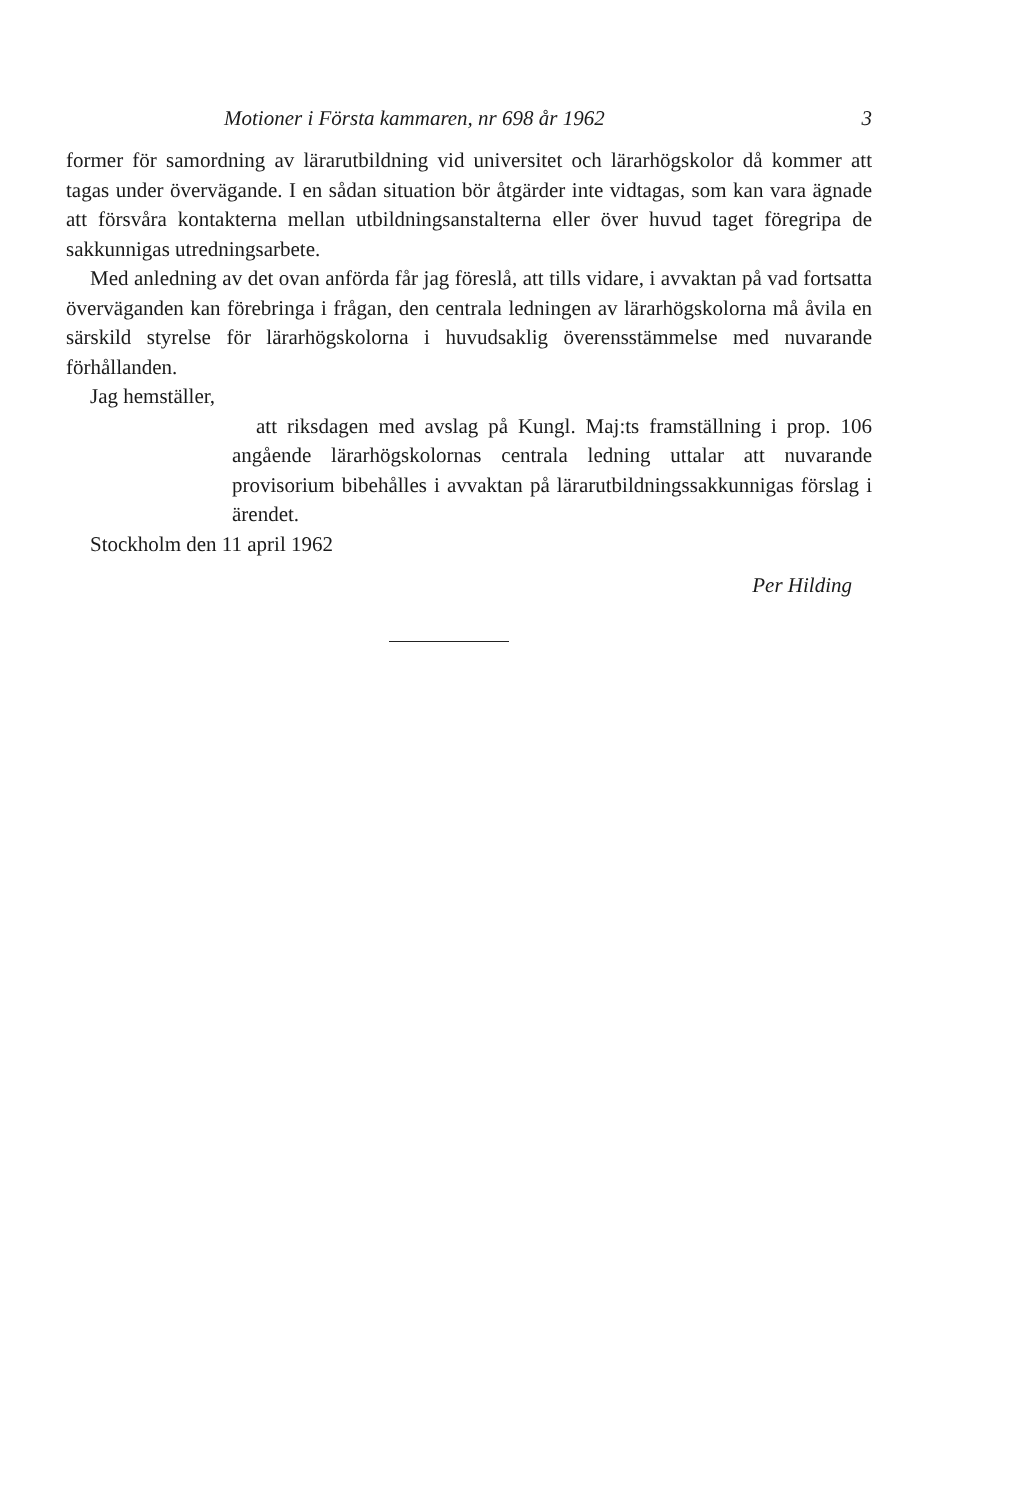Motioner i Första kammaren, nr 698 år 1962 3
former för samordning av lärarutbildning vid universitet och lärarhögskolor då kommer att tagas under övervägande. I en sådan situation bör åtgärder inte vidtagas, som kan vara ägnade att försvåra kontakterna mellan utbildningsanstalterna eller över huvud taget föregripa de sakkunnigas utredningsarbete.
Med anledning av det ovan anförda får jag föreslå, att tills vidare, i avvaktan på vad fortsatta överväganden kan förebringa i frågan, den centrala ledningen av lärarhögskolorna må åvila en särskild styrelse för lärarhögskolorna i huvudsaklig överensstämmelse med nuvarande förhållanden.
Jag hemställer,
att riksdagen med avslag på Kungl. Maj:ts framställning i prop. 106 angående lärarhögskolornas centrala ledning uttalar att nuvarande provisorium bibehålles i avvaktan på lärarutbildningssakkunnigas förslag i ärendet.
Stockholm den 11 april 1962
Per Hilding